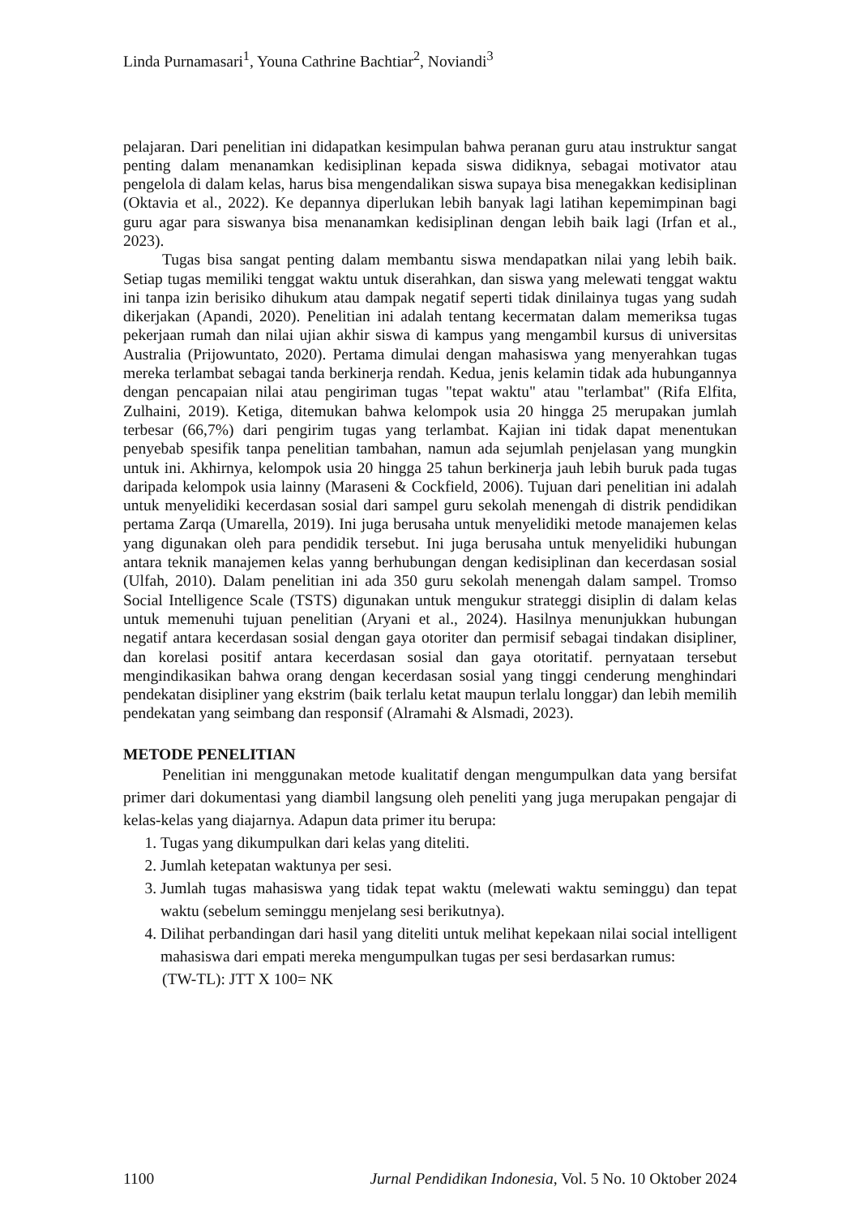Linda Purnamasari<sup>1</sup>, Youna Cathrine Bachtiar<sup>2</sup>, Noviandi<sup>3</sup>
pelajaran. Dari penelitian ini didapatkan kesimpulan bahwa peranan guru atau instruktur sangat penting dalam menanamkan kedisiplinan kepada siswa didiknya, sebagai motivator atau pengelola di dalam kelas, harus bisa mengendalikan siswa supaya bisa menegakkan kedisiplinan (Oktavia et al., 2022). Ke depannya diperlukan lebih banyak lagi latihan kepemimpinan bagi guru agar para siswanya bisa menanamkan kedisiplinan dengan lebih baik lagi (Irfan et al., 2023).
Tugas bisa sangat penting dalam membantu siswa mendapatkan nilai yang lebih baik. Setiap tugas memiliki tenggat waktu untuk diserahkan, dan siswa yang melewati tenggat waktu ini tanpa izin berisiko dihukum atau dampak negatif seperti tidak dinilainya tugas yang sudah dikerjakan (Apandi, 2020). Penelitian ini adalah tentang kecermatan dalam memeriksa tugas pekerjaan rumah dan nilai ujian akhir siswa di kampus yang mengambil kursus di universitas Australia (Prijowuntato, 2020). Pertama dimulai dengan mahasiswa yang menyerahkan tugas mereka terlambat sebagai tanda berkinerja rendah. Kedua, jenis kelamin tidak ada hubungannya dengan pencapaian nilai atau pengiriman tugas "tepat waktu" atau "terlambat" (Rifa Elfita, Zulhaini, 2019). Ketiga, ditemukan bahwa kelompok usia 20 hingga 25 merupakan jumlah terbesar (66,7%) dari pengirim tugas yang terlambat. Kajian ini tidak dapat menentukan penyebab spesifik tanpa penelitian tambahan, namun ada sejumlah penjelasan yang mungkin untuk ini. Akhirnya, kelompok usia 20 hingga 25 tahun berkinerja jauh lebih buruk pada tugas daripada kelompok usia lainny (Maraseni & Cockfield, 2006). Tujuan dari penelitian ini adalah untuk menyelidiki kecerdasan sosial dari sampel guru sekolah menengah di distrik pendidikan pertama Zarqa (Umarella, 2019). Ini juga berusaha untuk menyelidiki metode manajemen kelas yang digunakan oleh para pendidik tersebut. Ini juga berusaha untuk menyelidiki hubungan antara teknik manajemen kelas yanng berhubungan dengan kedisiplinan dan kecerdasan sosial (Ulfah, 2010). Dalam penelitian ini ada 350 guru sekolah menengah dalam sampel. Tromso Social Intelligence Scale (TSTS) digunakan untuk mengukur strateggi disiplin di dalam kelas untuk memenuhi tujuan penelitian (Aryani et al., 2024). Hasilnya menunjukkan hubungan negatif antara kecerdasan sosial dengan gaya otoriter dan permisif sebagai tindakan disipliner, dan korelasi positif antara kecerdasan sosial dan gaya otoritatif. pernyataan tersebut mengindikasikan bahwa orang dengan kecerdasan sosial yang tinggi cenderung menghindari pendekatan disipliner yang ekstrim (baik terlalu ketat maupun terlalu longgar) dan lebih memilih pendekatan yang seimbang dan responsif (Alramahi & Alsmadi, 2023).
METODE PENELITIAN
Penelitian ini menggunakan metode kualitatif dengan mengumpulkan data yang bersifat primer dari dokumentasi yang diambil langsung oleh peneliti yang juga merupakan pengajar di kelas-kelas yang diajarnya. Adapun data primer itu berupa:
1. Tugas yang dikumpulkan dari kelas yang diteliti.
2. Jumlah ketepatan waktunya per sesi.
3. Jumlah tugas mahasiswa yang tidak tepat waktu (melewati waktu seminggu) dan tepat waktu (sebelum seminggu menjelang sesi berikutnya).
4. Dilihat perbandingan dari hasil yang diteliti untuk melihat kepekaan nilai social intelligent mahasiswa dari empati mereka mengumpulkan tugas per sesi berdasarkan rumus:
(TW-TL): JTT X 100= NK
1100 Jurnal Pendidikan Indonesia, Vol. 5 No. 10 Oktober 2024